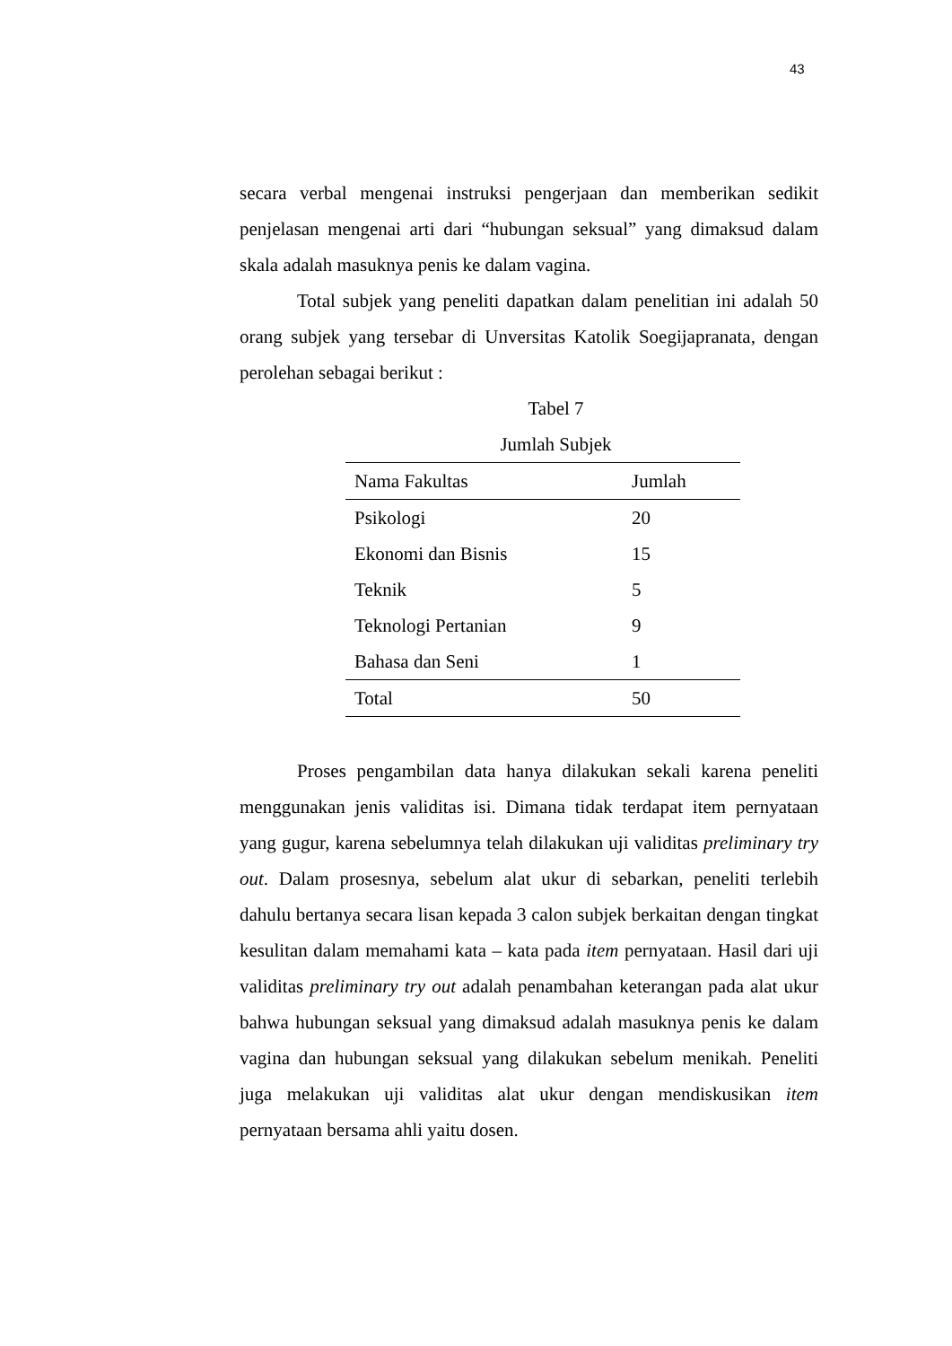43
secara verbal mengenai instruksi pengerjaan dan memberikan sedikit penjelasan mengenai arti dari “hubungan seksual” yang dimaksud dalam skala adalah masuknya penis ke dalam vagina.
Total subjek yang peneliti dapatkan dalam penelitian ini adalah 50 orang subjek yang tersebar di Unversitas Katolik Soegijapranata, dengan perolehan sebagai berikut :
Tabel 7
Jumlah Subjek
| Nama Fakultas | Jumlah |
| --- | --- |
| Psikologi | 20 |
| Ekonomi dan Bisnis | 15 |
| Teknik | 5 |
| Teknologi Pertanian | 9 |
| Bahasa dan Seni | 1 |
| Total | 50 |
Proses pengambilan data hanya dilakukan sekali karena peneliti menggunakan jenis validitas isi. Dimana tidak terdapat item pernyataan yang gugur, karena sebelumnya telah dilakukan uji validitas preliminary try out. Dalam prosesnya, sebelum alat ukur di sebarkan, peneliti terlebih dahulu bertanya secara lisan kepada 3 calon subjek berkaitan dengan tingkat kesulitan dalam memahami kata – kata pada item pernyataan. Hasil dari uji validitas preliminary try out adalah penambahan keterangan pada alat ukur bahwa hubungan seksual yang dimaksud adalah masuknya penis ke dalam vagina dan hubungan seksual yang dilakukan sebelum menikah. Peneliti juga melakukan uji validitas alat ukur dengan mendiskusikan item pernyataan bersama ahli yaitu dosen.